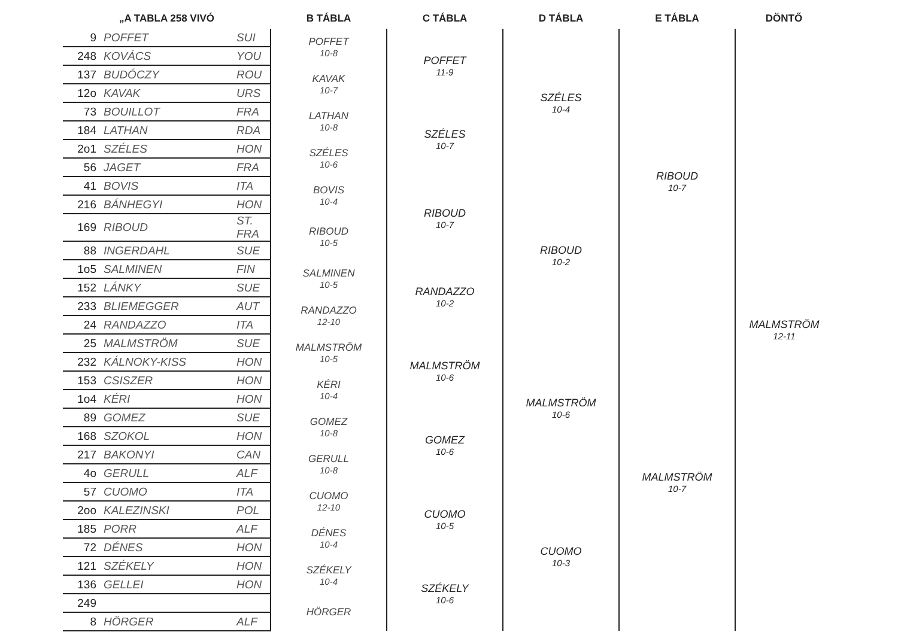| „A TABLA 258 VIVÓ | | | B TÁBLA | C TÁBLA | D TÁBLA | E TÁBLA | DÖNTŐ |
| --- | --- | --- | --- | --- | --- | --- | --- |
| 9 | POFFET | SUI | POFFET 10-8 | POFFET 11-9 | SZÉLES 10-4 | RIBOUD 10-7 | MALMSTRÖM 12-11 |
| 248 | KOVÁCS | YOU | | | | | |
| 137 | BUDÓCZY | ROU | KAVAK 10-7 | | | | |
| 12o | KAVAK | URS | | | | | |
| 73 | BOUILLOT | FRA | LATHAN 10-8 | SZÉLES 10-7 | | | |
| 184 | LATHAN | RDA | | | | | |
| 2o1 | SZÉLES | HON | SZÉLES 10-6 | | | | |
| 56 | JAGET | FRA | | | | | |
| 41 | BOVIS | ITA | BOVIS 10-4 | RIBOUD 10-7 | RIBOUD 10-2 | | |
| 216 | BÁNHEGYI | HON | | | | | |
| 169 | RIBOUD | ST. FRA | RIBOUD 10-5 | | | | |
| 88 | INGERDAHL | SUE | | | | | |
| 1o5 | SALMINEN | FIN | SALMINEN 10-5 | RANDAZZO 10-2 | | | |
| 152 | LÁNKY | SUE | | | | | |
| 233 | BLIEMEGGER | AUT | RANDAZZO 12-10 | | | | |
| 24 | RANDAZZO | ITA | | | | | |
| 25 | MALMSTRÖM | SUE | MALMSTRÖM 10-5 | MALMSTRÖM 10-6 | MALMSTRÖM 10-6 | MALMSTRÖM 10-7 | |
| 232 | KÁLNOKY-KISS | HON | | | | | |
| 153 | CSISZER | HON | KÉRI 10-4 | | | | |
| 1o4 | KÉRI | HON | | | | | |
| 89 | GOMEZ | SUE | GOMEZ 10-8 | GOMEZ 10-6 | | | |
| 168 | SZOKOL | HON | | | | | |
| 217 | BAKONYI | CAN | GERULL 10-8 | | | | |
| 4o | GERULL | ALF | | | | | |
| 57 | CUOMO | ITA | CUOMO 12-10 | CUOMO 10-5 | CUOMO 10-3 | | |
| 2oo | KALEZINSKI | POL | | | | | |
| 185 | PORR | ALF | DÉNES 10-4 | | | | |
| 72 | DÉNES | HON | | | | | |
| 121 | SZÉKELY | HON | SZÉKELY 10-4 | SZÉKELY 10-6 | | | |
| 136 | GELLEI | HON | | | | | |
| 249 | | | HÖRGER | | | | |
| 8 | HÖRGER | ALF | | | | | |